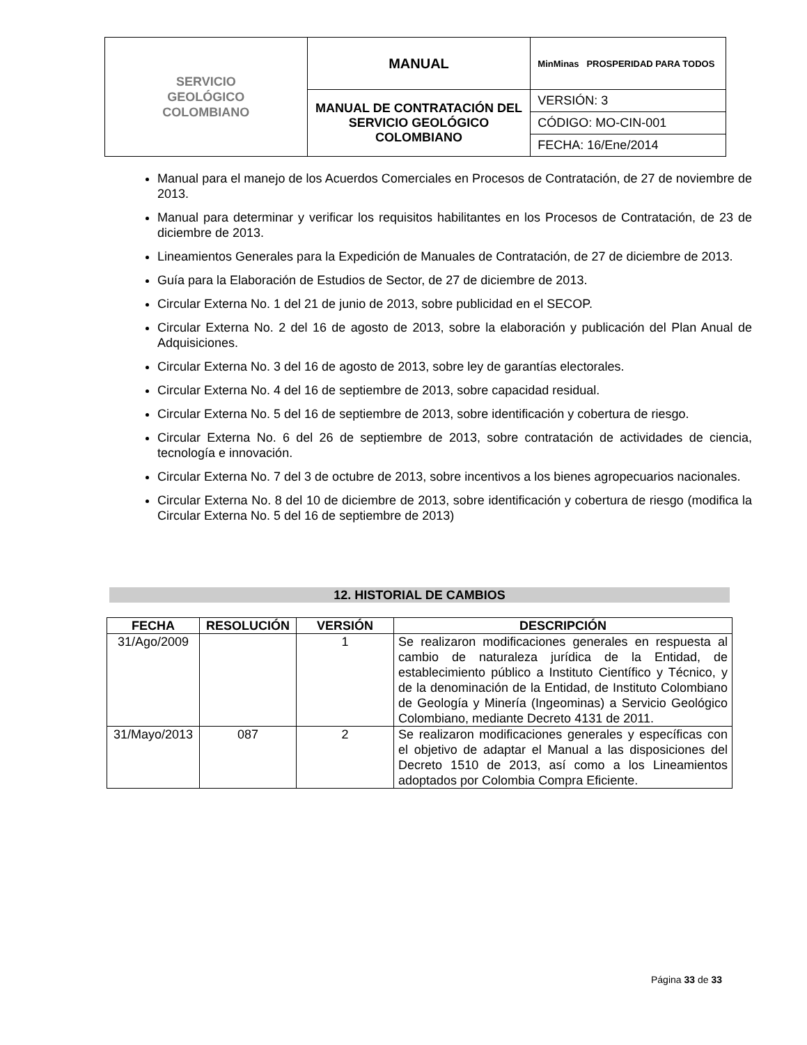| SERVICIO GEOLÓGICO COLOMBIANO | MANUAL | MinMinas PROSPERIDAD PARA TODOS |
| | MANUAL DE CONTRATACIÓN DEL SERVICIO GEOLÓGICO COLOMBIANO | VERSIÓN: 3 |
| | | CÓDIGO: MO-CIN-001 |
| | | FECHA: 16/Ene/2014 |
Manual para el manejo de los Acuerdos Comerciales en Procesos de Contratación, de 27 de noviembre de 2013.
Manual para determinar y verificar los requisitos habilitantes en los Procesos de Contratación, de 23 de diciembre de 2013.
Lineamientos Generales para la Expedición de Manuales de Contratación, de 27 de diciembre de 2013.
Guía para la Elaboración de Estudios de Sector, de 27 de diciembre de 2013.
Circular Externa No. 1 del 21 de junio de 2013, sobre publicidad en el SECOP.
Circular Externa No. 2 del 16 de agosto de 2013, sobre la elaboración y publicación del Plan Anual de Adquisiciones.
Circular Externa No. 3 del 16 de agosto de 2013, sobre ley de garantías electorales.
Circular Externa No. 4 del 16 de septiembre de 2013, sobre capacidad residual.
Circular Externa No. 5 del 16 de septiembre de 2013, sobre identificación y cobertura de riesgo.
Circular Externa No. 6 del 26 de septiembre de 2013, sobre contratación de actividades de ciencia, tecnología e innovación.
Circular Externa No. 7 del 3 de octubre de 2013, sobre incentivos a los bienes agropecuarios nacionales.
Circular Externa No. 8 del 10 de diciembre de 2013, sobre identificación y cobertura de riesgo (modifica la Circular Externa No. 5 del 16 de septiembre de 2013)
12. HISTORIAL DE CAMBIOS
| FECHA | RESOLUCIÓN | VERSIÓN | DESCRIPCIÓN |
| --- | --- | --- | --- |
| 31/Ago/2009 | | 1 | Se realizaron modificaciones generales en respuesta al cambio de naturaleza jurídica de la Entidad, de establecimiento público a Instituto Científico y Técnico, y de la denominación de la Entidad, de Instituto Colombiano de Geología y Minería (Ingeominas) a Servicio Geológico Colombiano, mediante Decreto 4131 de 2011. |
| 31/Mayo/2013 | 087 | 2 | Se realizaron modificaciones generales y específicas con el objetivo de adaptar el Manual a las disposiciones del Decreto 1510 de 2013, así como a los Lineamientos adoptados por Colombia Compra Eficiente. |
Página 33 de 33